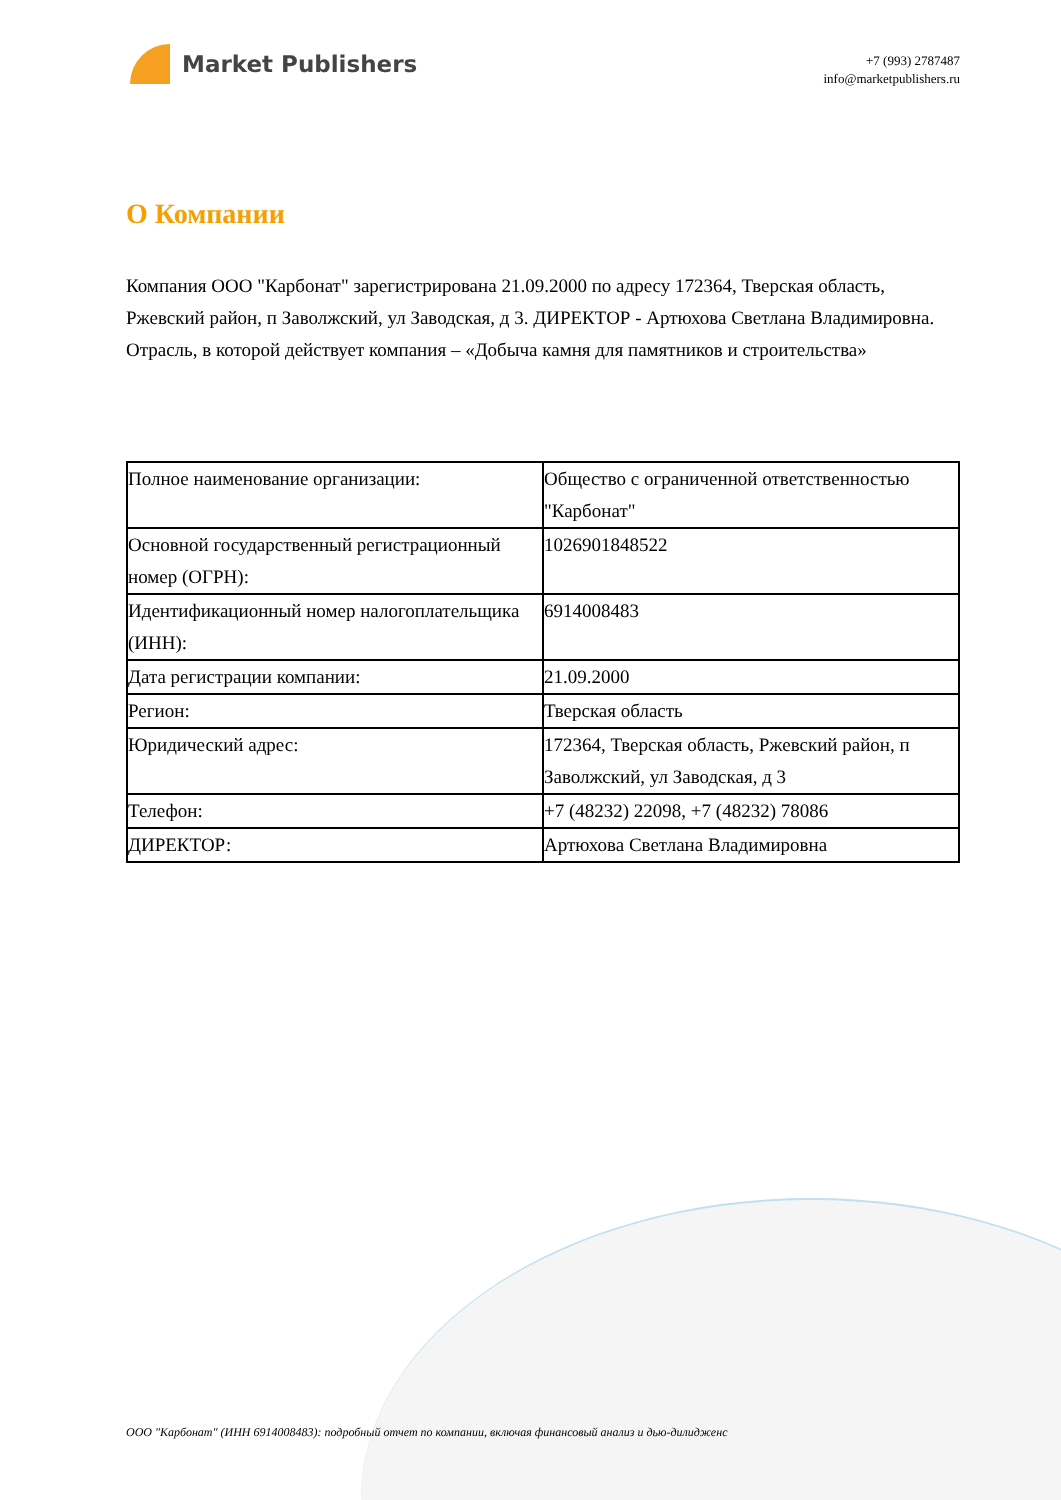Market Publishers
+7 (993) 2787487
info@marketpublishers.ru
О Компании
Компания ООО "Карбонат" зарегистрирована 21.09.2000 по адресу 172364, Тверская область, Ржевский район, п Заволжский, ул Заводская, д 3. ДИРЕКТОР - Артюхова Светлана Владимировна. Отрасль, в которой действует компания – «Добыча камня для памятников и строительства»
| Полное наименование организации: | Общество с ограниченной ответственностью "Карбонат" |
| Основной государственный регистрационный номер (ОГРН): | 1026901848522 |
| Идентификационный номер налогоплательщика (ИНН): | 6914008483 |
| Дата регистрации компании: | 21.09.2000 |
| Регион: | Тверская область |
| Юридический адрес: | 172364, Тверская область, Ржевский район, п Заволжский, ул Заводская, д 3 |
| Телефон: | +7 (48232) 22098, +7 (48232) 78086 |
| ДИРЕКТОР: | Артюхова Светлана Владимировна |
ООО "Карбонат" (ИНН 6914008483): подробный отчет по компании, включая финансовый анализ и дью-дилидженс